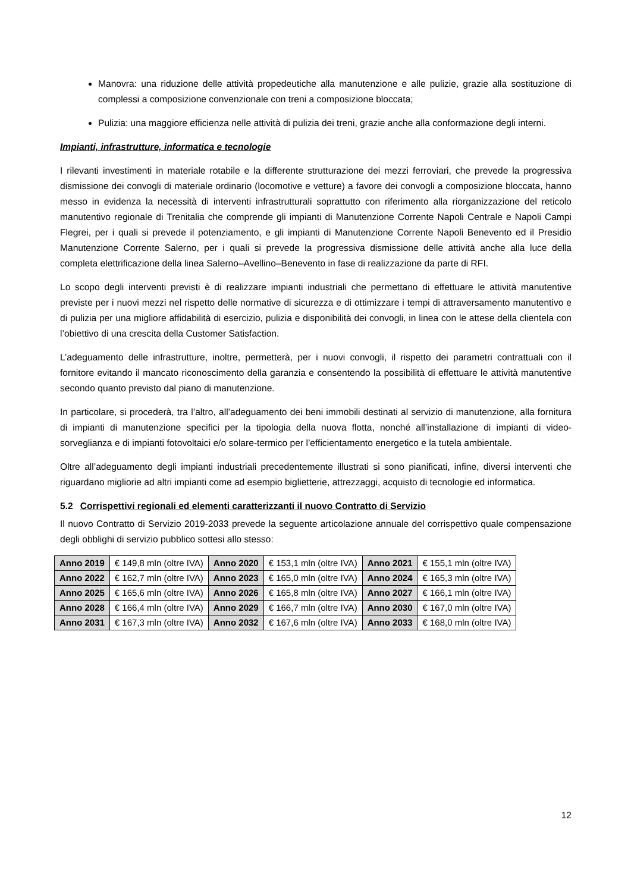Manovra: una riduzione delle attività propedeutiche alla manutenzione e alle pulizie, grazie alla sostituzione di complessi a composizione convenzionale con treni a composizione bloccata;
Pulizia: una maggiore efficienza nelle attività di pulizia dei treni, grazie anche alla conformazione degli interni.
Impianti, infrastrutture, informatica e tecnologie
I rilevanti investimenti in materiale rotabile e la differente strutturazione dei mezzi ferroviari, che prevede la progressiva dismissione dei convogli di materiale ordinario (locomotive e vetture) a favore dei convogli a composizione bloccata, hanno messo in evidenza la necessità di interventi infrastrutturali soprattutto con riferimento alla riorganizzazione del reticolo manutentivo regionale di Trenitalia che comprende gli impianti di Manutenzione Corrente Napoli Centrale e Napoli Campi Flegrei, per i quali si prevede il potenziamento, e gli impianti di Manutenzione Corrente Napoli Benevento ed il Presidio Manutenzione Corrente Salerno, per i quali si prevede la progressiva dismissione delle attività anche alla luce della completa elettrificazione della linea Salerno–Avellino–Benevento in fase di realizzazione da parte di RFI.
Lo scopo degli interventi previsti è di realizzare impianti industriali che permettano di effettuare le attività manutentive previste per i nuovi mezzi nel rispetto delle normative di sicurezza e di ottimizzare i tempi di attraversamento manutentivo e di pulizia per una migliore affidabilità di esercizio, pulizia e disponibilità dei convogli, in linea con le attese della clientela con l’obiettivo di una crescita della Customer Satisfaction.
L’adeguamento delle infrastrutture, inoltre, permetterà, per i nuovi convogli, il rispetto dei parametri contrattuali con il fornitore evitando il mancato riconoscimento della garanzia e consentendo la possibilità di effettuare le attività manutentive secondo quanto previsto dal piano di manutenzione.
In particolare, si procederà, tra l’altro, all’adeguamento dei beni immobili destinati al servizio di manutenzione, alla fornitura di impianti di manutenzione specifici per la tipologia della nuova flotta, nonché all’installazione di impianti di video-sorveglianza e di impianti fotovoltaici e/o solare-termico per l’efficientamento energetico e la tutela ambientale.
Oltre all’adeguamento degli impianti industriali precedentemente illustrati si sono pianificati, infine, diversi interventi che riguardano migliorie ad altri impianti come ad esempio biglietterie, attrezzaggi, acquisto di tecnologie ed informatica.
5.2 Corrispettivi regionali ed elementi caratterizzanti il nuovo Contratto di Servizio
Il nuovo Contratto di Servizio 2019-2033 prevede la seguente articolazione annuale del corrispettivo quale compensazione degli obblighi di servizio pubblico sottesi allo stesso:
| Anno 2019 | € 149,8 mln (oltre IVA) | Anno 2020 | € 153,1 mln (oltre IVA) | Anno 2021 | € 155,1 mln (oltre IVA) |
| Anno 2022 | € 162,7 mln (oltre IVA) | Anno 2023 | € 165,0 mln (oltre IVA) | Anno 2024 | € 165,3 mln (oltre IVA) |
| Anno 2025 | € 165,6 mln (oltre IVA) | Anno 2026 | € 165,8 mln (oltre IVA) | Anno 2027 | € 166,1 mln (oltre IVA) |
| Anno 2028 | € 166,4 mln (oltre IVA) | Anno 2029 | € 166,7 mln (oltre IVA) | Anno 2030 | € 167,0 mln (oltre IVA) |
| Anno 2031 | € 167,3 mln (oltre IVA) | Anno 2032 | € 167,6 mln (oltre IVA) | Anno 2033 | € 168,0 mln (oltre IVA) |
12